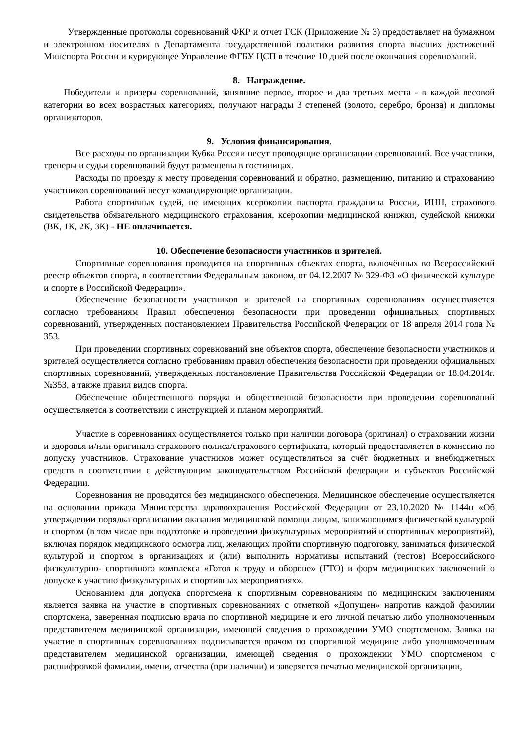Утвержденные протоколы соревнований ФКР и отчет ГСК (Приложение № 3) предоставляет на бумажном и электронном носителях в Департамента государственной политики развития спорта высших достижений Минспорта России и курирующее Управление ФГБУ ЦСП в течение 10 дней после окончания соревнований.
8. Награждение.
Победители и призеры соревнований, занявшие первое, второе и два третьих места - в каждой весовой категории во всех возрастных категориях, получают награды 3 степеней (золото, серебро, бронза) и дипломы организаторов.
9. Условия финансирования.
Все расходы по организации Кубка России несут проводящие организации соревнований. Все участники, тренеры и судьи соревнований будут размещены в гостиницах.
Расходы по проезду к месту проведения соревнований и обратно, размещению, питанию и страхованию участников соревнований несут командирующие организации.
Работа спортивных судей, не имеющих ксерокопии паспорта гражданина России, ИНН, страхового свидетельства обязательного медицинского страхования, ксерокопии медицинской книжки, судейской книжки (ВК, 1К, 2К, 3К) - НЕ оплачивается.
10. Обеспечение безопасности участников и зрителей.
Спортивные соревнования проводится на спортивных объектах спорта, включённых во Всероссийский реестр объектов спорта, в соответствии Федеральным законом, от 04.12.2007 № 329-ФЗ «О физической культуре и спорте в Российской Федерации».
Обеспечение безопасности участников и зрителей на спортивных соревнованиях осуществляется согласно требованиям Правил обеспечения безопасности при проведении официальных спортивных соревнований, утвержденных постановлением Правительства Российской Федерации от 18 апреля 2014 года № 353.
При проведении спортивных соревнований вне объектов спорта, обеспечение безопасности участников и зрителей осуществляется согласно требованиям правил обеспечения безопасности при проведении официальных спортивных соревнований, утвержденных постановление Правительства Российской Федерации от 18.04.2014г. №353, а также правил видов спорта.
Обеспечение общественного порядка и общественной безопасности при проведении соревнований осуществляется в соответствии с инструкцией и планом мероприятий.
Участие в соревнованиях осуществляется только при наличии договора (оригинал) о страховании жизни и здоровья и/или оригинала страхового полиса/страхового сертификата, который предоставляется в комиссию по допуску участников. Страхование участников может осуществляться за счёт бюджетных и внебюджетных средств в соответствии с действующим законодательством Российской федерации и субъектов Российской Федерации.
Соревнования не проводятся без медицинского обеспечения. Медицинское обеспечение осуществляется на основании приказа Министерства здравоохранения Российской Федерации от 23.10.2020 № 1144н «Об утверждении порядка организации оказания медицинской помощи лицам, занимающимся физической культурой и спортом (в том числе при подготовке и проведении физкультурных мероприятий и спортивных мероприятий), включая порядок медицинского осмотра лиц, желающих пройти спортивную подготовку, заниматься физической культурой и спортом в организациях и (или) выполнить нормативы испытаний (тестов) Всероссийского физкультурно- спортивного комплекса «Готов к труду и обороне» (ГТО) и форм медицинских заключений о допуске к участию физкультурных и спортивных мероприятиях».
Основанием для допуска спортсмена к спортивным соревнованиям по медицинским заключениям является заявка на участие в спортивных соревнованиях с отметкой «Допущен» напротив каждой фамилии спортсмена, заверенная подписью врача по спортивной медицине и его личной печатью либо уполномоченным представителем медицинской организации, имеющей сведения о прохождении УМО спортсменом. Заявка на участие в спортивных соревнованиях подписывается врачом по спортивной медицине либо уполномоченным представителем медицинской организации, имеющей сведения о прохождении УМО спортсменом с расшифровкой фамилии, имени, отчества (при наличии) и заверяется печатью медицинской организации,